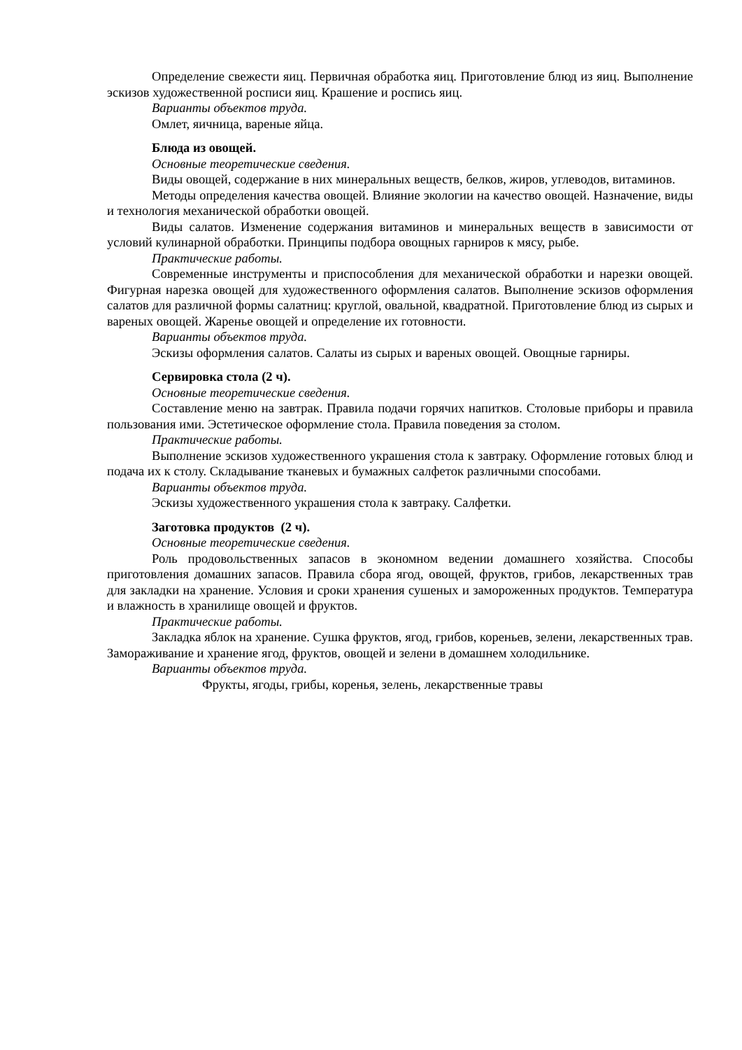Определение свежести яиц. Первичная обработка яиц. Приготовление блюд из яиц. Выполнение эскизов художественной росписи яиц. Крашение и роспись яиц.
Варианты объектов труда.
Омлет, яичница, вареные яйца.
Блюда из овощей.
Основные теоретические сведения.
Виды овощей, содержание в них минеральных веществ, белков, жиров, углеводов, витаминов.
Методы определения качества овощей. Влияние экологии на качество овощей. Назначение, виды и технология механической обработки овощей.
Виды салатов. Изменение содержания витаминов и минеральных веществ в зависимости от условий кулинарной обработки. Принципы подбора овощных гарниров к мясу, рыбе.
Практические работы.
Современные инструменты и приспособления для механической обработки и нарезки овощей. Фигурная нарезка овощей для художественного оформления салатов. Выполнение эскизов оформления салатов для различной формы салатниц: круглой, овальной, квадратной. Приготовление блюд из сырых и вареных овощей. Жаренье овощей и определение их готовности.
Варианты объектов труда.
Эскизы оформления салатов. Салаты из сырых и вареных овощей. Овощные гарниры.
Сервировка стола (2 ч).
Основные теоретические сведения.
Составление меню на завтрак. Правила подачи горячих напитков. Столовые приборы и правила пользования ими. Эстетическое оформление стола. Правила поведения за столом.
Практические работы.
Выполнение эскизов художественного украшения стола к завтраку. Оформление готовых блюд и подача их к столу. Складывание тканевых и бумажных салфеток различными способами.
Варианты объектов труда.
Эскизы художественного украшения стола к завтраку. Салфетки.
Заготовка продуктов (2 ч).
Основные теоретические сведения.
Роль продовольственных запасов в экономном ведении домашнего хозяйства. Способы приготовления домашних запасов. Правила сбора ягод, овощей, фруктов, грибов, лекарственных трав для закладки на хранение. Условия и сроки хранения сушеных и замороженных продуктов. Температура и влажность в хранилище овощей и фруктов.
Практические работы.
Закладка яблок на хранение. Сушка фруктов, ягод, грибов, кореньев, зелени, лекарственных трав. Замораживание и хранение ягод, фруктов, овощей и зелени в домашнем холодильнике.
Варианты объектов труда.
Фрукты, ягоды, грибы, коренья, зелень, лекарственные травы